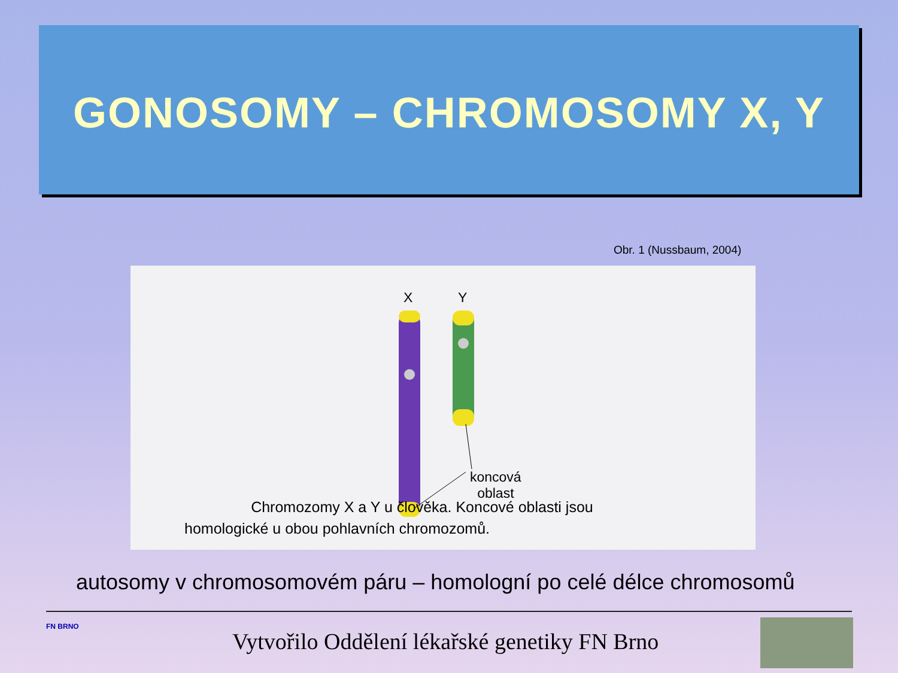GONOSOMY – CHROMOSOMY X, Y
Obr. 1 (Nussbaum, 2004)
X Y
koncová
oblast
Chromozomy X a Y u člověka. Koncové oblasti jsou
homologické u obou pohlavních chromozomů.
autosomy v chromosomovém páru – homologní po celé délce chromosomů
FN BRNO
Vytvořilo Oddělení lékařské genetiky FN Brno